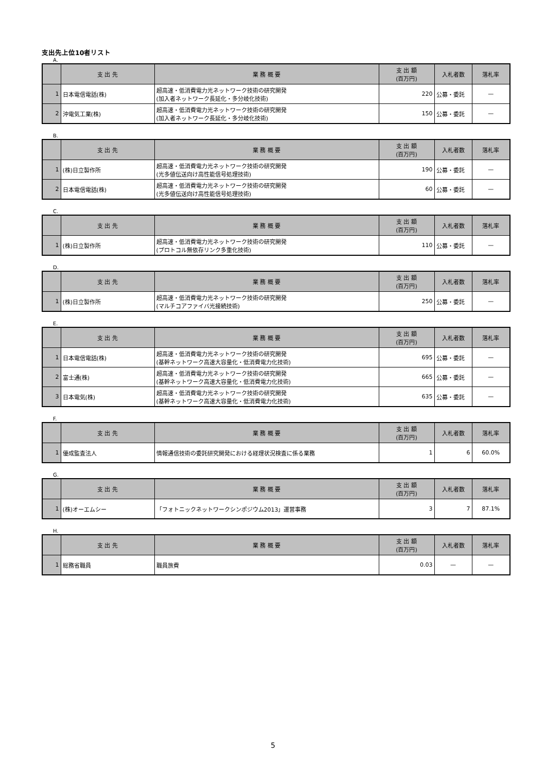支出先上位10者リスト
A.
| | 支 出 先 | 業 務 概 要 | 支 出 額 (百万円) | 入札者数 | 落札率 |
| --- | --- | --- | --- | --- | --- |
| 1 | 日本電信電話(株) | 超高速・低消費電力光ネットワーク技術の研究開発 (加入者ネットワーク長延化・多分岐化技術) | 220 | 公募・委託 | — |
| 2 | 沖電気工業(株) | 超高速・低消費電力光ネットワーク技術の研究開発 (加入者ネットワーク長延化・多分岐化技術) | 150 | 公募・委託 | — |
B.
| | 支 出 先 | 業 務 概 要 | 支 出 額 (百万円) | 入札者数 | 落札率 |
| --- | --- | --- | --- | --- | --- |
| 1 | (株)日立製作所 | 超高速・低消費電力光ネットワーク技術の研究開発 (光多値伝送向け高性能信号処理技術) | 190 | 公募・委託 | — |
| 2 | 日本電信電話(株) | 超高速・低消費電力光ネットワーク技術の研究開発 (光多値伝送向け高性能信号処理技術) | 60 | 公募・委託 | — |
C.
| | 支 出 先 | 業 務 概 要 | 支 出 額 (百万円) | 入札者数 | 落札率 |
| --- | --- | --- | --- | --- | --- |
| 1 | (株)日立製作所 | 超高速・低消費電力光ネットワーク技術の研究開発 (プロトコル無依存リンク多重化技術) | 110 | 公募・委託 | — |
D.
| | 支 出 先 | 業 務 概 要 | 支 出 額 (百万円) | 入札者数 | 落札率 |
| --- | --- | --- | --- | --- | --- |
| 1 | (株)日立製作所 | 超高速・低消費電力光ネットワーク技術の研究開発 (マルチコアファイバ光接続技術) | 250 | 公募・委託 | — |
E.
| | 支 出 先 | 業 務 概 要 | 支 出 額 (百万円) | 入札者数 | 落札率 |
| --- | --- | --- | --- | --- | --- |
| 1 | 日本電信電話(株) | 超高速・低消費電力光ネットワーク技術の研究開発 (基幹ネットワーク高速大容量化・低消費電力化技術) | 695 | 公募・委託 | — |
| 2 | 富士通(株) | 超高速・低消費電力光ネットワーク技術の研究開発 (基幹ネットワーク高速大容量化・低消費電力化技術) | 665 | 公募・委託 | — |
| 3 | 日本電気(株) | 超高速・低消費電力光ネットワーク技術の研究開発 (基幹ネットワーク高速大容量化・低消費電力化技術) | 635 | 公募・委託 | — |
F.
| | 支 出 先 | 業 務 概 要 | 支 出 額 (百万円) | 入札者数 | 落札率 |
| --- | --- | --- | --- | --- | --- |
| 1 | 優成監査法人 | 情報通信技術の委託研究開発における経理状況検査に係る業務 | 1 | 6 | 60.0% |
G.
| | 支 出 先 | 業 務 概 要 | 支 出 額 (百万円) | 入札者数 | 落札率 |
| --- | --- | --- | --- | --- | --- |
| 1 | (株)オーエムシー | 「フォトニックネットワークシンポジウム2013」運営事務 | 3 | 7 | 87.1% |
H.
| | 支 出 先 | 業 務 概 要 | 支 出 額 (百万円) | 入札者数 | 落札率 |
| --- | --- | --- | --- | --- | --- |
| 1 | 総務省職員 | 職員旅費 | 0.03 | — | — |
5